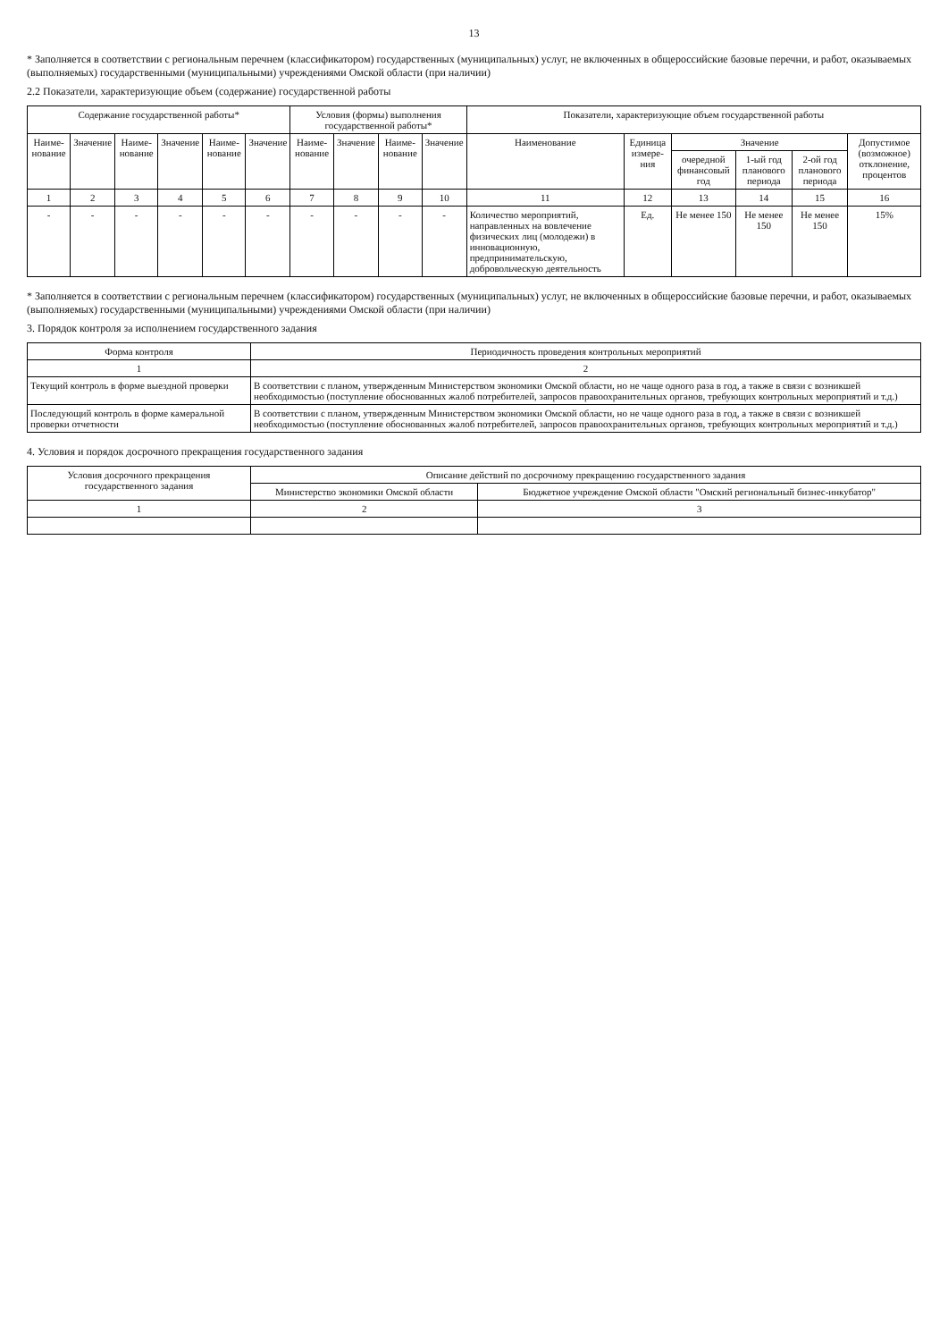13
* Заполняется в соответствии с региональным перечнем (классификатором) государственных (муниципальных) услуг, не включенных в общероссийские базовые перечни, и работ, оказываемых (выполняемых) государственными (муниципальными) учреждениями Омской области (при наличии)
2.2 Показатели, характеризующие объем (содержание) государственной работы
| Содержание государственной работы* | | | | | | Условия (формы) выполнения государственной работы* | | | | Показатели, характеризующие объем государственной работы | | | | | |
| --- | --- | --- | --- | --- | --- | --- | --- | --- | --- | --- | --- | --- | --- | --- | --- |
| Наиме-нование | Значение | Наиме-нование | Значение | Наиме-нование | Значение | Наиме-нование | Значение | Наиме-нование | Значение | Наименование | Единица измере-ния | Значение | | | Допустимое (возможное) отклонение, процентов |
| | | | | | | | | | | | | очередной финансовый год | 1-ый год планового периода | 2-ой год планового периода | |
| 1 | 2 | 3 | 4 | 5 | 6 | 7 | 8 | 9 | 10 | 11 | 12 | 13 | 14 | 15 | 16 |
| - | - | - | - | - | - | - | - | - | - | Количество мероприятий, направленных на вовлечение физических лиц (молодежи) в инновационную, предпринимательскую, добровольческую деятельность | Ед. | Не менее 150 | Не менее 150 | Не менее 150 | 15% |
* Заполняется в соответствии с региональным перечнем (классификатором) государственных (муниципальных) услуг, не включенных в общероссийские базовые перечни, и работ, оказываемых (выполняемых) государственными (муниципальными) учреждениями Омской области (при наличии)
3. Порядок контроля за исполнением государственного задания
| Форма контроля | Периодичность проведения контрольных мероприятий |
| --- | --- |
| 1 | 2 |
| Текущий контроль в форме выездной проверки | В соответствии с планом, утвержденным Министерством экономики Омской области, но не чаще одного раза в год, а также в связи с возникшей необходимостью (поступление обоснованных жалоб потребителей, запросов правоохранительных органов, требующих контрольных мероприятий и т.д.) |
| Последующий контроль в форме камеральной проверки отчетности | В соответствии с планом, утвержденным Министерством экономики Омской области, но не чаще одного раза в год, а также в связи с возникшей необходимостью (поступление обоснованных жалоб потребителей, запросов правоохранительных органов, требующих контрольных мероприятий и т.д.) |
4. Условия и порядок досрочного прекращения государственного задания
| Условия досрочного прекращения государственного задания | Описание действий по досрочному прекращению государственного задания | |
| --- | --- | --- |
| | Министерство экономики Омской области | Бюджетное учреждение Омской области "Омский региональный бизнес-инкубатор" |
| 1 | 2 | 3 |